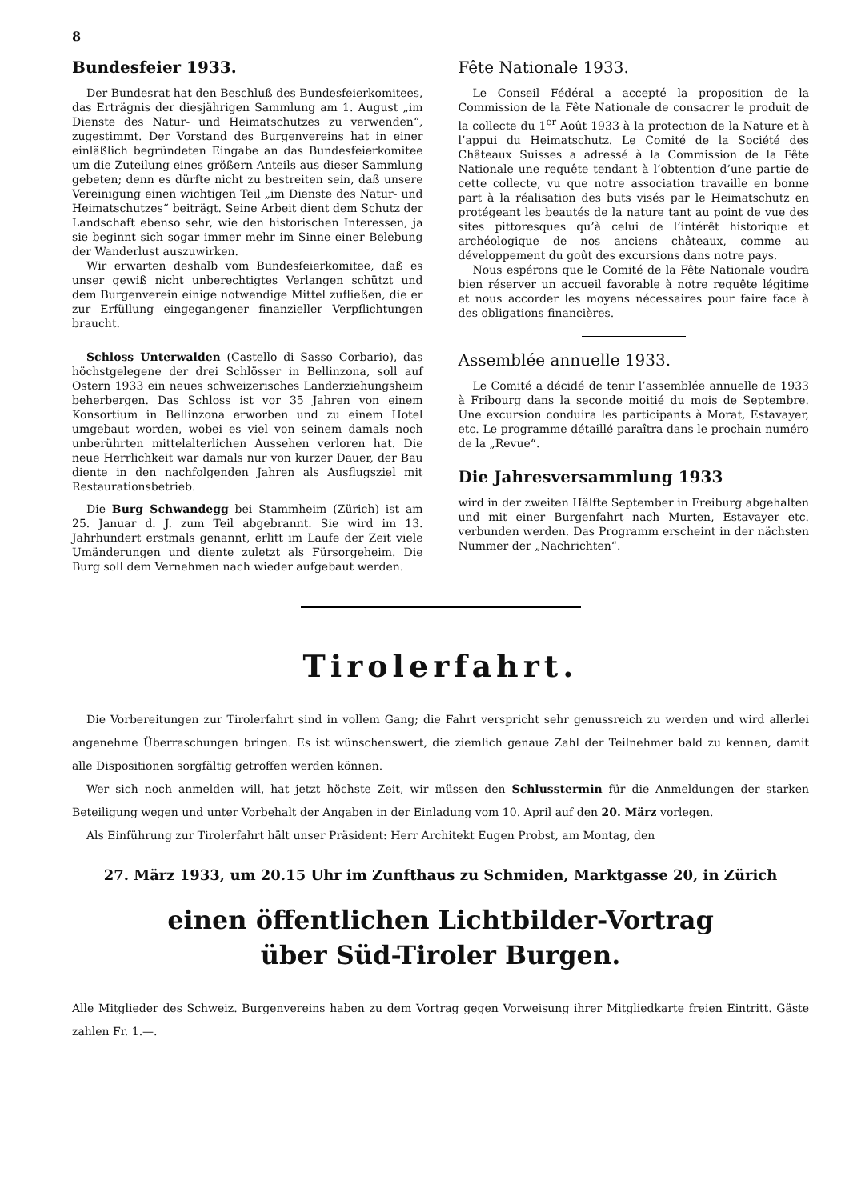8
Bundesfeier 1933.
Der Bundesrat hat den Beschluß des Bundesfeierkomitees, das Erträgnis der diesjährigen Sammlung am 1. August „im Dienste des Natur- und Heimatschutzes zu verwenden“, zugestimmt. Der Vorstand des Burgenvereins hat in einer einläßlich begründeten Eingabe an das Bundesfeierkomitee um die Zuteilung eines größern Anteils aus dieser Sammlung gebeten; denn es dürfte nicht zu bestreiten sein, daß unsere Vereinigung einen wichtigen Teil „im Dienste des Natur- und Heimatschutzes“ beiträgt. Seine Arbeit dient dem Schutz der Landschaft ebenso sehr, wie den historischen Interessen, ja sie beginnt sich sogar immer mehr im Sinne einer Belebung der Wanderlust auszuwirken.
Wir erwarten deshalb vom Bundesfeierkomitee, daß es unser gewiß nicht unberechtigtes Verlangen schützt und dem Burgenverein einige notwendige Mittel zufließen, die er zur Erfüllung eingegangener finanzieller Verpflichtungen braucht.
Schloss Unterwalden (Castello di Sasso Corbario), das höchstgelegene der drei Schlösser in Bellinzona, soll auf Ostern 1933 ein neues schweizerisches Landerziehungsheim beherbergen. Das Schloss ist vor 35 Jahren von einem Konsortium in Bellinzona erworben und zu einem Hotel umgebaut worden, wobei es viel von seinem damals noch unberührten mittelalterlichen Aussehen verloren hat. Die neue Herrlichkeit war damals nur von kurzer Dauer, der Bau diente in den nachfolgenden Jahren als Ausflugsziel mit Restaurationsbetrieb.
Die Burg Schwandegg bei Stammheim (Zürich) ist am 25. Januar d. J. zum Teil abgebrannt. Sie wird im 13. Jahrhundert erstmals genannt, erlitt im Laufe der Zeit viele Umänderungen und diente zuletzt als Fürsorgeheim. Die Burg soll dem Vernehmen nach wieder aufgebaut werden.
Fête Nationale 1933.
Le Conseil Fédéral a accepté la proposition de la Commission de la Fête Nationale de consacrer le produit de la collecte du 1<sup>er</sup> Août 1933 à la protection de la Nature et à l’appui du Heimatschutz. Le Comité de la Société des Châteaux Suisses a adressé à la Commission de la Fête Nationale une requête tendant à l’obtention d’une partie de cette collecte, vu que notre association travaille en bonne part à la réalisation des buts visés par le Heimatschutz en protégeant les beautés de la nature tant au point de vue des sites pittoresques qu’à celui de l’intérêt historique et archéologique de nos anciens châteaux, comme au développement du goût des excursions dans notre pays.
Nous espérons que le Comité de la Fête Nationale voudra bien réserver un accueil favorable à notre requête légitime et nous accorder les moyens nécessaires pour faire face à des obligations financières.
Assemblée annuelle 1933.
Le Comité a décidé de tenir l’assemblée annuelle de 1933 à Fribourg dans la seconde moitié du mois de Septembre. Une excursion conduira les participants à Morat, Estavayer, etc. Le programme détaillé paraîtra dans le prochain numéro de la „Revue“.
Die Jahresversammlung 1933
wird in der zweiten Hälfte September in Freiburg abgehalten und mit einer Burgenfahrt nach Murten, Estavayer etc. verbunden werden. Das Programm erscheint in der nächsten Nummer der „Nachrichten“.
Tirolerfahrt.
Die Vorbereitungen zur Tirolerfahrt sind in vollem Gang; die Fahrt verspricht sehr genussreich zu werden und wird allerlei angenehme Überraschungen bringen. Es ist wünschenswert, die ziemlich genaue Zahl der Teilnehmer bald zu kennen, damit alle Dispositionen sorgfältig getroffen werden können.
Wer sich noch anmelden will, hat jetzt höchste Zeit, wir müssen den Schlusstermin für die Anmeldungen der starken Beteiligung wegen und unter Vorbehalt der Angaben in der Einladung vom 10. April auf den 20. März vorlegen.
Als Einführung zur Tirolerfahrt hält unser Präsident: Herr Architekt Eugen Probst, am Montag, den
27. März 1933, um 20.15 Uhr im Zunfthaus zu Schmiden, Marktgasse 20, in Zürich
einen öffentlichen Lichtbilder-Vortrag
über Süd-Tiroler Burgen.
Alle Mitglieder des Schweiz. Burgenvereins haben zu dem Vortrag gegen Vorweisung ihrer Mitgliedkarte freien Eintritt. Gäste zahlen Fr. 1.—.